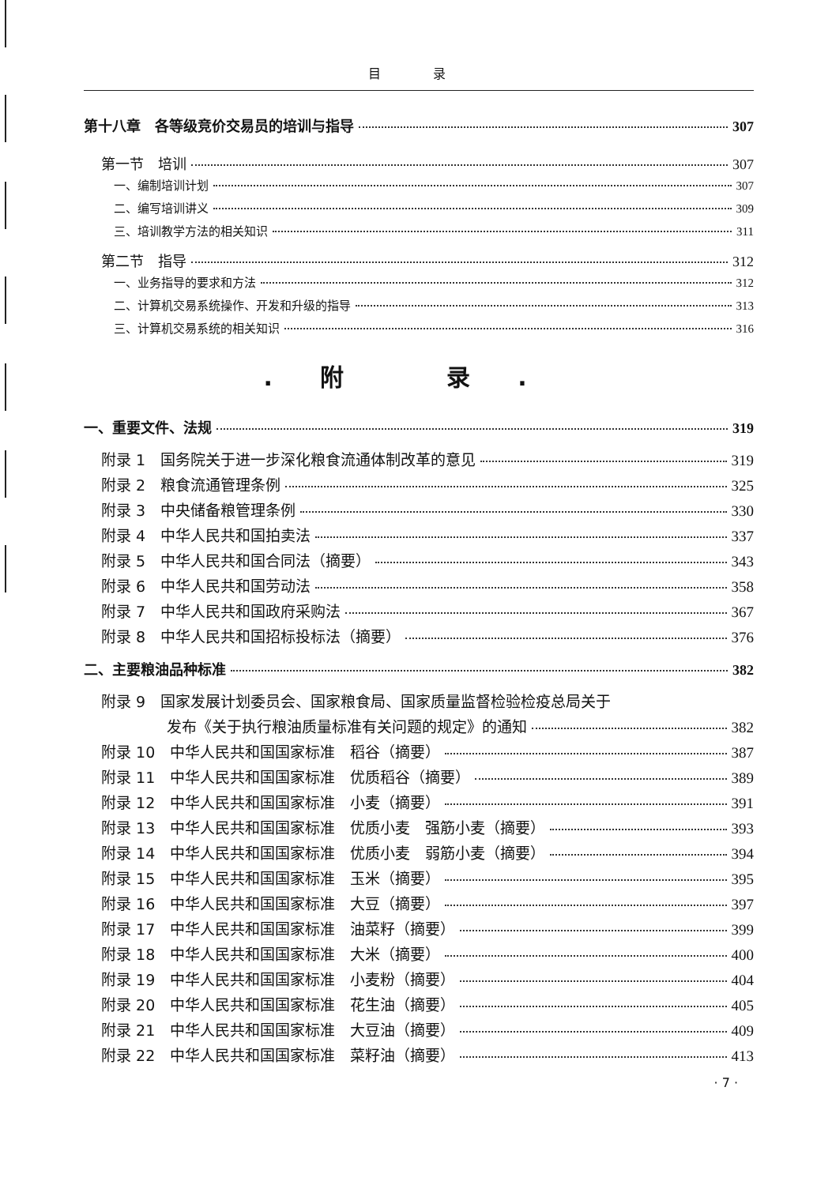目 录
第十八章　各等级竞价交易员的培训与指导 307
第一节　培训 307
一、编制培训计划 307
二、编写培训讲义 309
三、培训教学方法的相关知识 311
第二节　指导 312
一、业务指导的要求和方法 312
二、计算机交易系统操作、开发和升级的指导 313
三、计算机交易系统的相关知识 316
.附 录.
一、重要文件、法规 319
附录 1　国务院关于进一步深化粮食流通体制改革的意见 319
附录 2　粮食流通管理条例 325
附录 3　中央储备粮管理条例 330
附录 4　中华人民共和国拍卖法 337
附录 5　中华人民共和国合同法（摘要） 343
附录 6　中华人民共和国劳动法 358
附录 7　中华人民共和国政府采购法 367
附录 8　中华人民共和国招标投标法（摘要） 376
二、主要粮油品种标准 382
附录 9　国家发展计划委员会、国家粮食局、国家质量监督检验检疫总局关于
发布《关于执行粮油质量标准有关问题的规定》的通知 382
附录 10　中华人民共和国国家标准　稻谷（摘要） 387
附录 11　中华人民共和国国家标准　优质稻谷（摘要） 389
附录 12　中华人民共和国国家标准　小麦（摘要） 391
附录 13　中华人民共和国国家标准　优质小麦　强筋小麦（摘要） 393
附录 14　中华人民共和国国家标准　优质小麦　弱筋小麦（摘要） 394
附录 15　中华人民共和国国家标准　玉米（摘要） 395
附录 16　中华人民共和国国家标准　大豆（摘要） 397
附录 17　中华人民共和国国家标准　油菜籽（摘要） 399
附录 18　中华人民共和国国家标准　大米（摘要） 400
附录 19　中华人民共和国国家标准　小麦粉（摘要） 404
附录 20　中华人民共和国国家标准　花生油（摘要） 405
附录 21　中华人民共和国国家标准　大豆油（摘要） 409
附录 22　中华人民共和国国家标准　菜籽油（摘要） 413
· 7 ·